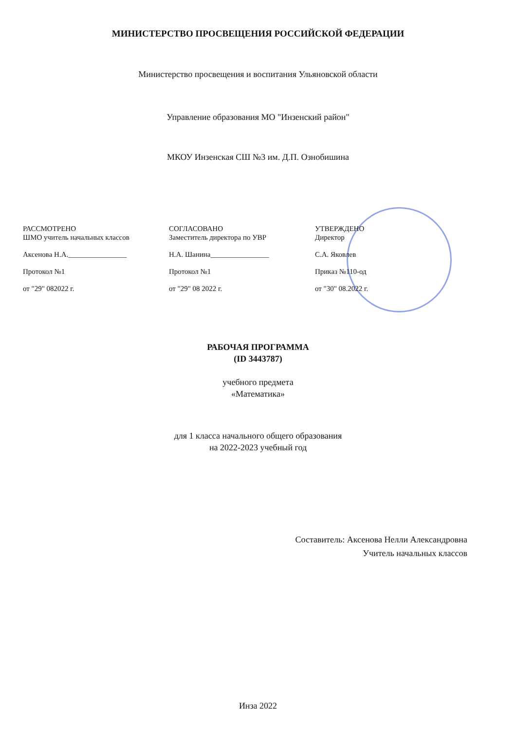МИНИСТЕРСТВО ПРОСВЕЩЕНИЯ РОССИЙСКОЙ ФЕДЕРАЦИИ
Министерство просвещения и воспитания Ульяновской области
Управление образования МО "Инзенский район"
МКОУ Инзенская СШ №3 им. Д.П. Ознобишина
РАССМОТРЕНО
ШМО учитель начальных классов
Аксенова Н.А.________________
Протокол №1
от "29" 082022 г.
СОГЛАСОВАНО
Заместитель директора по УВР
Н.А. Шанина________________
Протокол №1
от "29" 08 2022 г.
УТВЕРЖДЕНО
Директор
С.А. Яковлев
Приказ №110-од
от "30" 08.2022 г.
РАБОЧАЯ ПРОГРАММА
(ID 3443787)
учебного предмета
«Математика»
для 1 класса начального общего образования
на 2022-2023 учебный год
Составитель: Аксенова Нелли Александровна
Учитель начальных классов
Инза 2022